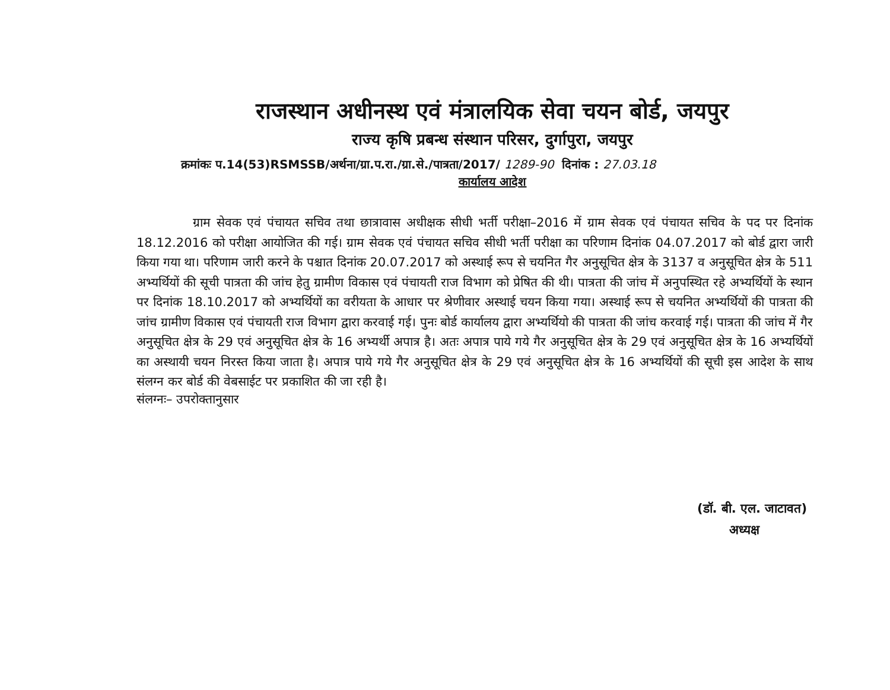राजस्थान अधीनस्थ एवं मंत्रालयिक सेवा चयन बोर्ड, जयपुर
राज्य कृषि प्रबन्ध संस्थान परिसर, दुर्गापुरा, जयपुर
क्रमांकः प.14(53)RSMSSB/अर्थना/ग्रा.प.रा./ग्रा.से./पात्रता/2017/ 1289-90 दिनांक : 27.03.18
कार्यालय आदेश
ग्राम सेवक एवं पंचायत सचिव तथा छात्रावास अधीक्षक सीधी भर्ती परीक्षा–2016 में ग्राम सेवक एवं पंचायत सचिव के पद पर दिनांक 18.12.2016 को परीक्षा आयोजित की गई। ग्राम सेवक एवं पंचायत सचिव सीधी भर्ती परीक्षा का परिणाम दिनांक 04.07.2017 को बोर्ड द्वारा जारी किया गया था। परिणाम जारी करने के पश्चात दिनांक 20.07.2017 को अस्थाई रूप से चयनित गैर अनुसूचित क्षेत्र के 3137 व अनुसूचित क्षेत्र के 511 अभ्यर्थियों की सूची पात्रता की जांच हेतु ग्रामीण विकास एवं पंचायती राज विभाग को प्रेषित की थी। पात्रता की जांच में अनुपस्थित रहे अभ्यर्थियों के स्थान पर दिनांक 18.10.2017 को अभ्यर्थियों का वरीयता के आधार पर श्रेणीवार अस्थाई चयन किया गया। अस्थाई रूप से चयनित अभ्यर्थियों की पात्रता की जांच ग्रामीण विकास एवं पंचायती राज विभाग द्वारा करवाई गई। पुनः बोर्ड कार्यालय द्वारा अभ्यर्थियो की पात्रता की जांच करवाई गई। पात्रता की जांच में गैर अनुसूचित क्षेत्र के 29 एवं अनुसूचित क्षेत्र के 16 अभ्यर्थी अपात्र है। अतः अपात्र पाये गये गैर अनुसूचित क्षेत्र के 29 एवं अनुसूचित क्षेत्र के 16 अभ्यर्थियों का अस्थायी चयन निरस्त किया जाता है। अपात्र पाये गये गैर अनुसूचित क्षेत्र के 29 एवं अनुसूचित क्षेत्र के 16 अभ्यर्थियों की सूची इस आदेश के साथ संलग्न कर बोर्ड की वेबसाईट पर प्रकाशित की जा रही है।
संलग्नः– उपरोक्तानुसार
(डॉ. बी. एल. जाटावत)
अध्यक्ष